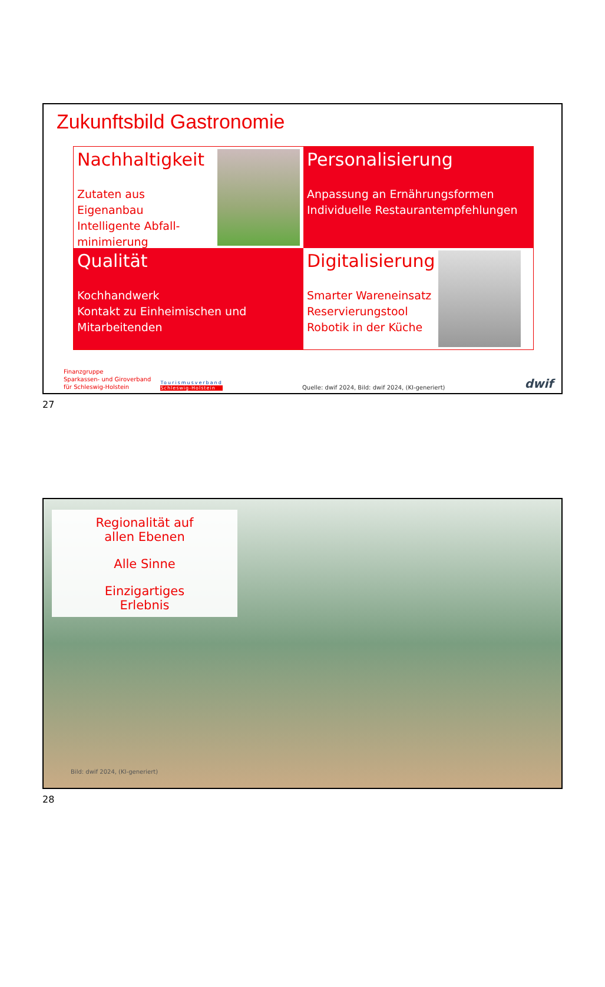Zukunftsbild Gastronomie
Nachhaltigkeit
Zutaten aus Eigenanbau
Intelligente Abfall-
minimierung
Personalisierung
Anpassung an Ernährungsformen
Individuelle Restaurantempfehlungen
Qualität
Kochhandwerk
Kontakt zu Einheimischen und
Mitarbeitenden
Digitalisierung
Smarter Wareneinsatz
Reservierungstool
Robotik in der Küche
Finanzgruppe
Sparkassen- und Giroverband
für Schleswig-Holstein
Tourismusverband
Schleswig-Holstein
Quelle: dwif 2024, Bild: dwif 2024, (KI-generiert)
dwif
27
Regionalität auf
allen Ebenen
Alle Sinne
Einzigartiges
Erlebnis
Bild: dwif 2024, (KI-generiert)
28